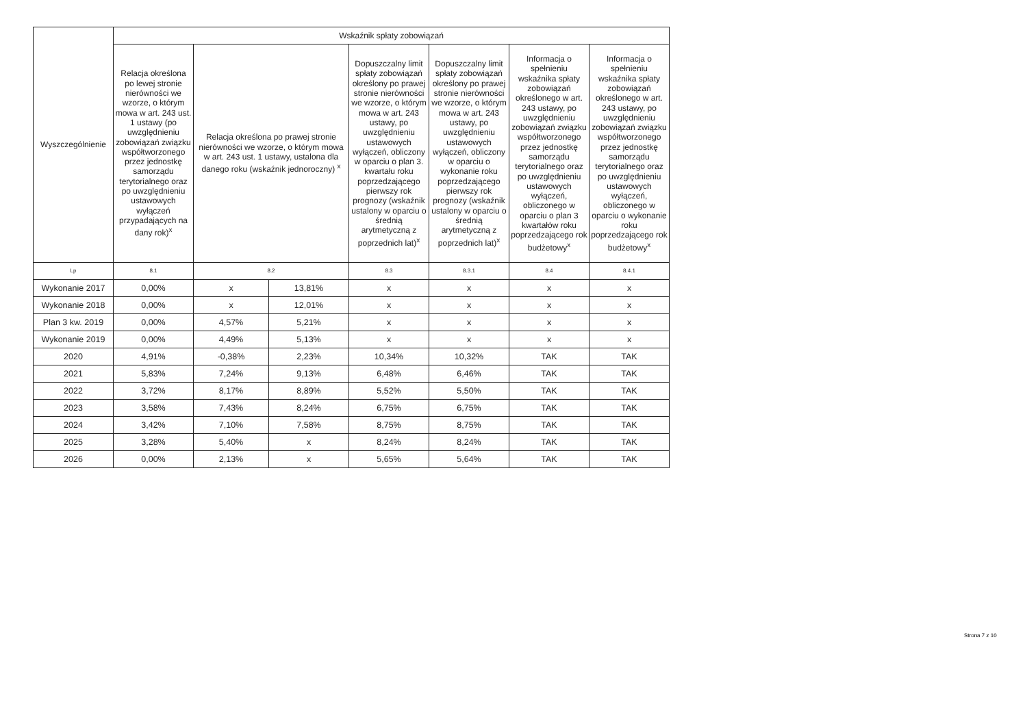| Wyszczególnienie | Wskaźnik spłaty zobowiązań | | | | | | |
| --- | --- | --- | --- | --- | --- | --- | --- |
| | Relacja określona po lewej stronie nierówności we wzorze, o którym mowa w art. 243 ust. 1 ustawy (po uwzględnieniu zobowiązań związku współtworzonego przez jednostkę samorządu terytorialnego oraz po uwzględnieniu ustawowych wyłączeń przypadających na dany rok)<sup>x</sup> | Relacja określona po prawej stronie nierówności we wzorze, o którym mowa w art. 243 ust. 1 ustawy, ustalona dla danego roku (wskaźnik jednoroczny) <sup>x</sup> | | Dopuszczalny limit spłaty zobowiązań określony po prawej stronie nierówności we wzorze, o którym mowa w art. 243 ustawy, po uwzględnieniu ustawowych wyłączeń, obliczony w oparciu o plan 3. kwartału roku poprzedzającego pierwszy rok prognozy (wskaźnik ustalony w oparciu o średnią arytmetyczną z poprzednich lat)<sup>x</sup> | Dopuszczalny limit spłaty zobowiązań określony po prawej stronie nierówności we wzorze, o którym mowa w art. 243 ustawy, po uwzględnieniu ustawowych wyłączeń, obliczony w oparciu o wykonanie roku poprzedzającego pierwszy rok prognozy (wskaźnik ustalony w oparciu o średnią arytmetyczną z poprzednich lat)<sup>x</sup> | Informacja o spełnieniu wskaźnika spłaty zobowiązań określonego w art. 243 ustawy, po uwzględnieniu zobowiązań związku współtworzonego przez jednostkę samorządu terytorialnego oraz po uwzględnieniu ustawowych wyłączeń, obliczonego w oparciu o plan 3 kwartałów roku poprzedzającego rok budżetowy<sup>x</sup> | Informacja o spełnieniu wskaźnika spłaty zobowiązań określonego w art. 243 ustawy, po uwzględnieniu zobowiązań związku współtworzonego przez jednostkę samorządu terytorialnego oraz po uwzględnieniu ustawowych wyłączeń, obliczonego w oparciu o wykonanie roku poprzedzającego rok budżetowy<sup>x</sup> |
| Lp | 8.1 | 8.2 | | 8.3 | 8.3.1 | 8.4 | 8.4.1 |
| Wykonanie 2017 | 0,00% | x | 13,81% | x | x | x | x |
| Wykonanie 2018 | 0,00% | x | 12,01% | x | x | x | x |
| Plan 3 kw. 2019 | 0,00% | 4,57% | 5,21% | x | x | x | x |
| Wykonanie 2019 | 0,00% | 4,49% | 5,13% | x | x | x | x |
| 2020 | 4,91% | -0,38% | 2,23% | 10,34% | 10,32% | TAK | TAK |
| 2021 | 5,83% | 7,24% | 9,13% | 6,48% | 6,46% | TAK | TAK |
| 2022 | 3,72% | 8,17% | 8,89% | 5,52% | 5,50% | TAK | TAK |
| 2023 | 3,58% | 7,43% | 8,24% | 6,75% | 6,75% | TAK | TAK |
| 2024 | 3,42% | 7,10% | 7,58% | 8,75% | 8,75% | TAK | TAK |
| 2025 | 3,28% | 5,40% | x | 8,24% | 8,24% | TAK | TAK |
| 2026 | 0,00% | 2,13% | x | 5,65% | 5,64% | TAK | TAK |
Strona 7 z 10